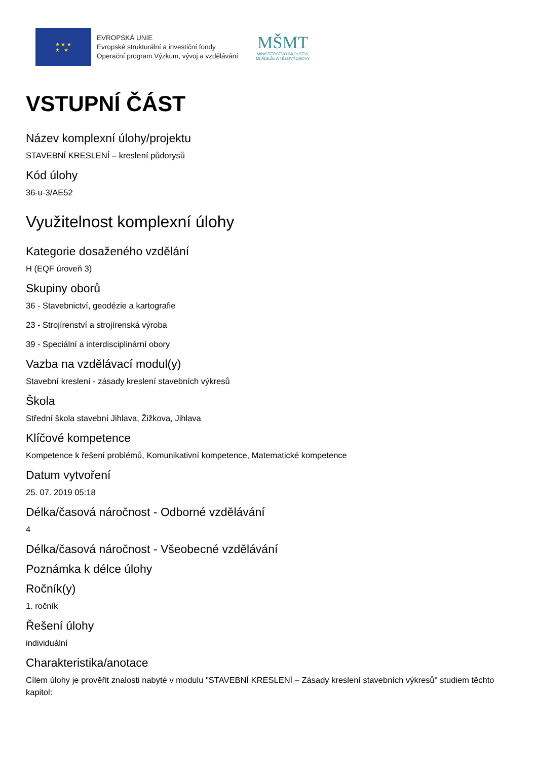★ ★ ★
★ ★
EVROPSKÁ UNIE
Evropské strukturální a investiční fondy
Operační program Výzkum, vývoj a vzdělávání
MŠMT
MINISTERSTVO ŠKOLSTVÍ,
MLÁDEŽE A TĚLOVÝCHOVY
VSTUPNÍ ČÁST
Název komplexní úlohy/projektu
STAVEBNÍ KRESLENÍ – kreslení půdorysů
Kód úlohy
36-u-3/AE52
Využitelnost komplexní úlohy
Kategorie dosaženého vzdělání
H (EQF úroveň 3)
Skupiny oborů
36 - Stavebnictví, geodézie a kartografie
23 - Strojírenství a strojírenská výroba
39 - Speciální a interdisciplinární obory
Vazba na vzdělávací modul(y)
Stavební kreslení - zásady kreslení stavebních výkresů
Škola
Střední škola stavební Jihlava, Žižkova, Jihlava
Klíčové kompetence
Kompetence k řešení problémů, Komunikativní kompetence, Matematické kompetence
Datum vytvoření
25. 07. 2019 05:18
Délka/časová náročnost - Odborné vzdělávání
4
Délka/časová náročnost - Všeobecné vzdělávání
Poznámka k délce úlohy
Ročník(y)
1. ročník
Řešení úlohy
individuální
Charakteristika/anotace
Cílem úlohy je prověřit znalosti nabyté v modulu "STAVEBNÍ KRESLENÍ – Zásady kreslení stavebních výkresů" studiem těchto kapitol: